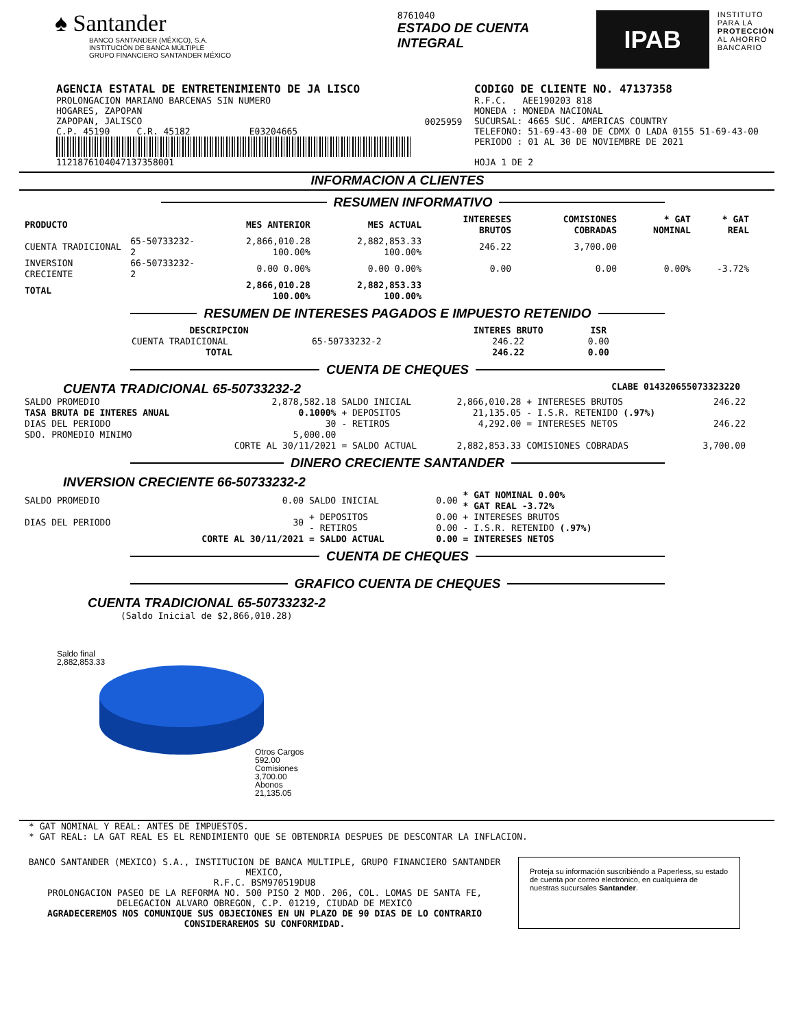♠ Santander
BANCO SANTANDER (MÉXICO), S.A.
INSTITUCIÓN DE BANCA MÚLTIPLE
GRUPO FINANCIERO SANTANDER MÉXICO
8761040
ESTADO DE CUENTA INTEGRAL
IPAB
INSTITUTO
PARA LA
PROTECCIÓN
AL AHORRO
BANCARIO
AGENCIA ESTATAL DE ENTRETENIMIENTO DE JA LISCO
PROLONGACION MARIANO BARCENAS SIN NUMERO
HOGARES, ZAPOPAN
ZAPOPAN, JALISCO
C.P. 45190 C.R. 45182 E03204665
112187610404713735800​1
0025959
CODIGO DE CLIENTE NO. 47137358
R.F.C. AEE190203 818
MONEDA : MONEDA NACIONAL
SUCURSAL: 4665 SUC. AMERICAS COUNTRY
TELEFONO: 51-69-43-00 DE CDMX O LADA 0155 51-69-43-00
PERIODO : 01 AL 30 DE NOVIEMBRE DE 2021
HOJA 1 DE 2
INFORMACION A CLIENTES
RESUMEN INFORMATIVO
| PRODUCTO | | MES ANTERIOR | MES ACTUAL | INTERESES BRUTOS | COMISIONES COBRADAS | * GAT NOMINAL | * GAT REAL |
| --- | --- | --- | --- | --- | --- | --- | --- |
| CUENTA TRADICIONAL | 65-50733232-2 | 2,866,010.28 100.00% | 2,882,853.33 100.00% | 246.22 | 3,700.00 | | |
| INVERSION CRECIENTE | 66-50733232-2 | 0.00 0.00% | 0.00 0.00% | 0.00 | 0.00 | 0.00% | -3.72% |
| TOTAL | | 2,866,010.28 100.00% | 2,882,853.33 100.00% | | | | |
RESUMEN DE INTERESES PAGADOS E IMPUESTO RETENIDO
| DESCRIPCION | | INTERES BRUTO | ISR |
| --- | --- | --- | --- |
| CUENTA TRADICIONAL | 65-50733232-2 | 246.22 | 0.00 |
| TOTAL | | 246.22 | 0.00 |
CUENTA DE CHEQUES
CUENTA TRADICIONAL 65-50733232-2 CLABE 014320655073323220
| SALDO PROMEDIO | 2,878,582.18 | SALDO INICIAL | 2,866,010.28 | + INTERESES BRUTOS | 246.22 |
| TASA BRUTA DE INTERES ANUAL | 0.1000% | + DEPOSITOS | 21,135.05 | - I.S.R. RETENIDO (.97%) | |
| DIAS DEL PERIODO | 30 | - RETIROS | 4,292.00 | = INTERESES NETOS | 246.22 |
| SDO. PROMEDIO MINIMO | 5,000.00 | | | | |
| | CORTE AL 30/11/2021 | = SALDO ACTUAL | 2,882,853.33 | COMISIONES COBRADAS | 3,700.00 |
DINERO CRECIENTE SANTANDER
INVERSION CRECIENTE 66-50733232-2
| SALDO PROMEDIO | 0.00 | SALDO INICIAL | 0.00 | * GAT NOMINAL 0.00% * GAT REAL -3.72% |
| DIAS DEL PERIODO | 30 | + DEPOSITOS - RETIROS | 0.00 0.00 | + INTERESES BRUTOS - I.S.R. RETENIDO (.97%) |
| | CORTE AL 30/11/2021 | = SALDO ACTUAL | 0.00 | = INTERESES NETOS |
CUENTA DE CHEQUES
GRAFICO CUENTA DE CHEQUES
CUENTA TRADICIONAL 65-50733232-2
(Saldo Inicial de $2,866,010.28)
Saldo final
2,882,853.33
Otros Cargos
592.00
Comisiones
3,700.00
Abonos
21,135.05
* GAT NOMINAL Y REAL: ANTES DE IMPUESTOS.
* GAT REAL: LA GAT REAL ES EL RENDIMIENTO QUE SE OBTENDRIA DESPUES DE DESCONTAR LA INFLACION.
BANCO SANTANDER (MEXICO) S.A., INSTITUCION DE BANCA MULTIPLE, GRUPO FINANCIERO SANTANDER MEXICO,
R.F.C. BSM970519DU8
PROLONGACION PASEO DE LA REFORMA NO. 500 PISO 2 MOD. 206, COL. LOMAS DE SANTA FE,
DELEGACION ALVARO OBREGON, C.P. 01219, CIUDAD DE MEXICO
AGRADECEREMOS NOS COMUNIQUE SUS OBJECIONES EN UN PLAZO DE 90 DIAS DE LO CONTRARIO CONSIDERAREMOS SU CONFORMIDAD.
Proteja su información suscribiéndo a Paperless, su estado de cuenta por correo electrónico, en cualquiera de nuestras sucursales Santander.